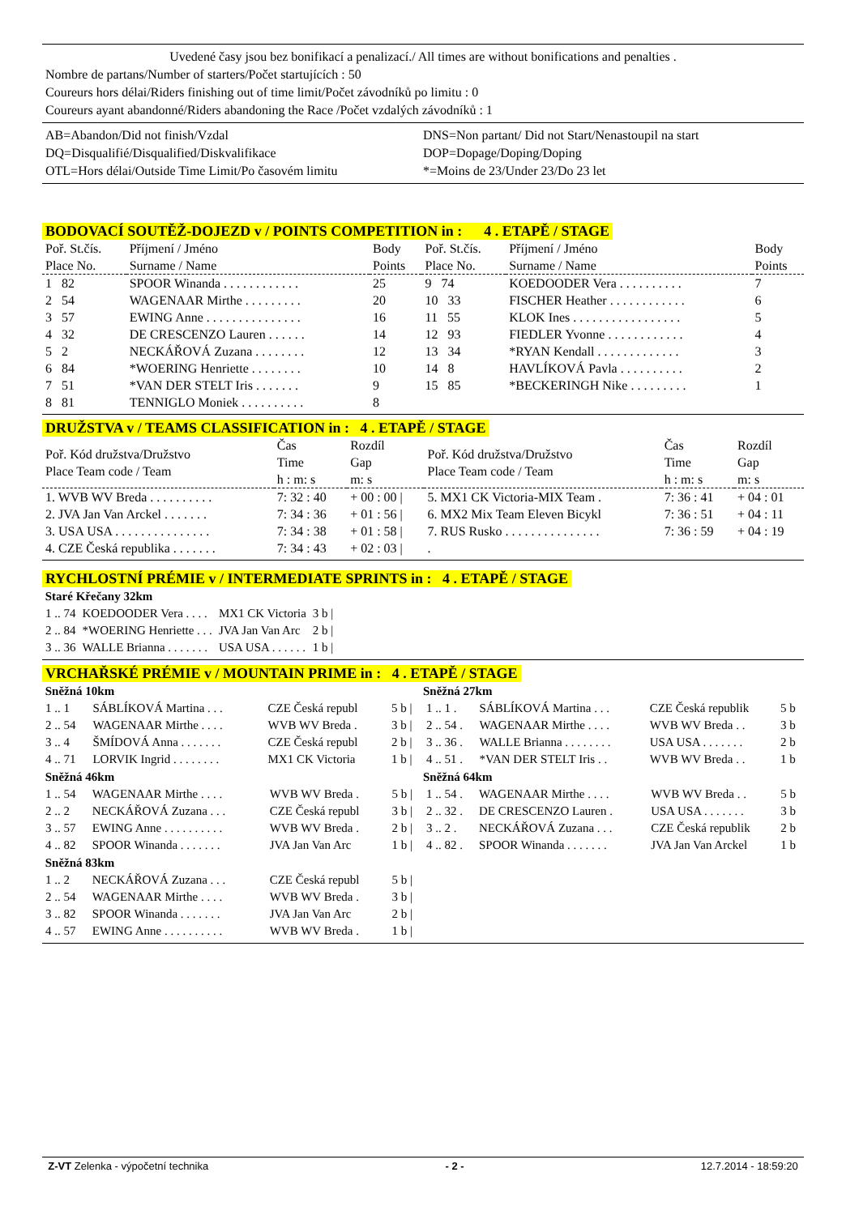Uvedené časy jsou bez bonifikací a penalizací./ All times are without bonifications and penalties .
Nombre de partans/Number of starters/Počet startujících : 50
Coureurs hors délai/Riders finishing out of time limit/Počet závodníků po limitu : 0
Coureurs ayant abandonné/Riders abandoning the Race /Počet vzdalých závodníků : 1
AB=Abandon/Did not finish/Vzdal
DQ=Disqualifié/Disqualified/Diskvalifikace
OTL=Hors délai/Outside Time Limit/Po časovém limitu
DNS=Non partant/ Did not Start/Nenastoupil na start
DOP=Dopage/Doping/Doping
*=Moins de 23/Under 23/Do 23 let
BODOVACÍ SOUTĚŽ-DOJEZD v / POINTS COMPETITION in : 4 . ETAPĚ / STAGE
| Poř. St.čís. Place No. | Příjmení / Jméno Surname / Name | Body Points | Poř. St.čís. Place No. | Příjmení / Jméno Surname / Name | Body Points |
| --- | --- | --- | --- | --- | --- |
| 1 82 | SPOOR Winanda . . . . . . . . . . . . | 25 | 9 74 | KOEDOODER Vera . . . . . . . . . . | 7 |
| 2 54 | WAGENAAR Mirthe . . . . . . . . . | 20 | 10 33 | FISCHER Heather . . . . . . . . . . . . | 6 |
| 3 57 | EWING Anne . . . . . . . . . . . . . . . | 16 | 11 55 | KLOK Ines . . . . . . . . . . . . . . . . . | 5 |
| 4 32 | DE CRESCENZO Lauren . . . . . . | 14 | 12 93 | FIEDLER Yvonne . . . . . . . . . . . . | 4 |
| 5 2 | NECKÁŘOVÁ Zuzana . . . . . . . . | 12 | 13 34 | *RYAN Kendall . . . . . . . . . . . . . | 3 |
| 6 84 | *WOERING Henriette . . . . . . . . | 10 | 14 8 | HAVLÍKOVÁ Pavla . . . . . . . . . . | 2 |
| 7 51 | *VAN DER STELT Iris . . . . . . . | 9 | 15 85 | *BECKERINGH Nike . . . . . . . . . | 1 |
| 8 81 | TENNIGLO Moniek . . . . . . . . . . | 8 | | | |
DRUŽSTVA v / TEAMS CLASSIFICATION in : 4 . ETAPĚ / STAGE
| Poř. Kód družstva/Družstvo Place Team code / Team | Čas Time h : m: s | Rozdíl Gap m: s | Poř. Kód družstva/Družstvo Place Team code / Team | Čas Time h : m: s | Rozdíl Gap m: s |
| --- | --- | --- | --- | --- | --- |
| 1. WVB WV Breda . . . . . . . . . . | 7: 32 : 40 | + 00 : 00 / | 5. MX1 CK Victoria-MIX Team . | 7: 36 : 41 | + 04 : 01 |
| 2. JVA Jan Van Arckel . . . . . . . | 7: 34 : 36 | + 01 : 56 / | 6. MX2 Mix Team Eleven Bicykl | 7: 36 : 51 | + 04 : 11 |
| 3. USA USA . . . . . . . . . . . . . . . | 7: 34 : 38 | + 01 : 58 / | 7. RUS Rusko . . . . . . . . . . . . . . . | 7: 36 : 59 | + 04 : 19 |
| 4. CZE Česká republika . . . . . . . | 7: 34 : 43 | + 02 : 03 / | . | | |
RYCHLOSTNÍ PRÉMIE v / INTERMEDIATE SPRINTS in : 4 . ETAPĚ / STAGE
Staré Křečany 32km
| 1 .. 74 | KOEDOODER Vera . . . . | MX1 CK Victoria | 3 b / |
| 2 .. 84 | *WOERING Henriette . . . | JVA Jan Van Arc | 2 b / |
| 3 .. 36 | WALLE Brianna . . . . . . . | USA USA . . . . . . | 1 b / |
VRCHAŘSKÉ PRÉMIE v / MOUNTAIN PRIME in : 4 . ETAPĚ / STAGE
Sněžná 10km
| 1 .. 1 | SÁBLÍKOVÁ Martina . . . | CZE Česká republ | 5 b / |
| 2 .. 54 | WAGENAAR Mirthe . . . . | WVB WV Breda . | 3 b / |
| 3 .. 4 | ŠMÍDOVÁ Anna . . . . . . . | CZE Česká republ | 2 b / |
| 4 .. 71 | LORVIK Ingrid . . . . . . . . | MX1 CK Victoria | 1 b / |
Sněžná 46km
| 1 .. 54 | WAGENAAR Mirthe . . . . | WVB WV Breda . | 5 b / |
| 2 .. 2 | NECKÁŘOVÁ Zuzana . . . | CZE Česká republ | 3 b / |
| 3 .. 57 | EWING Anne . . . . . . . . . . | WVB WV Breda . | 2 b / |
| 4 .. 82 | SPOOR Winanda . . . . . . . | JVA Jan Van Arc | 1 b / |
Sněžná 83km
| 1 .. 2 | NECKÁŘOVÁ Zuzana . . . | CZE Česká republ | 5 b / |
| 2 .. 54 | WAGENAAR Mirthe . . . . | WVB WV Breda . | 3 b / |
| 3 .. 82 | SPOOR Winanda . . . . . . . | JVA Jan Van Arc | 2 b / |
| 4 .. 57 | EWING Anne . . . . . . . . . . | WVB WV Breda . | 1 b / |
Sněžná 27km
| 1 .. 1 . | SÁBLÍKOVÁ Martina . . . | CZE Česká republik | 5 b |
| 2 .. 54 . | WAGENAAR Mirthe . . . . | WVB WV Breda . . | 3 b |
| 3 .. 36 . | WALLE Brianna . . . . . . . . | USA USA . . . . . . . | 2 b |
| 4 .. 51 . | *VAN DER STELT Iris . . | WVB WV Breda . . | 1 b |
Sněžná 64km
| 1 .. 54 . | WAGENAAR Mirthe . . . . | WVB WV Breda . . | 5 b |
| 2 .. 32 . | DE CRESCENZO Lauren . | USA USA . . . . . . . | 3 b |
| 3 .. 2 . | NECKÁŘOVÁ Zuzana . . . | CZE Česká republik | 2 b |
| 4 .. 82 . | SPOOR Winanda . . . . . . . | JVA Jan Van Arckel | 1 b |
Z-VT Zelenka - výpočetní technika - 2 - 12.7.2014 - 18:59:20